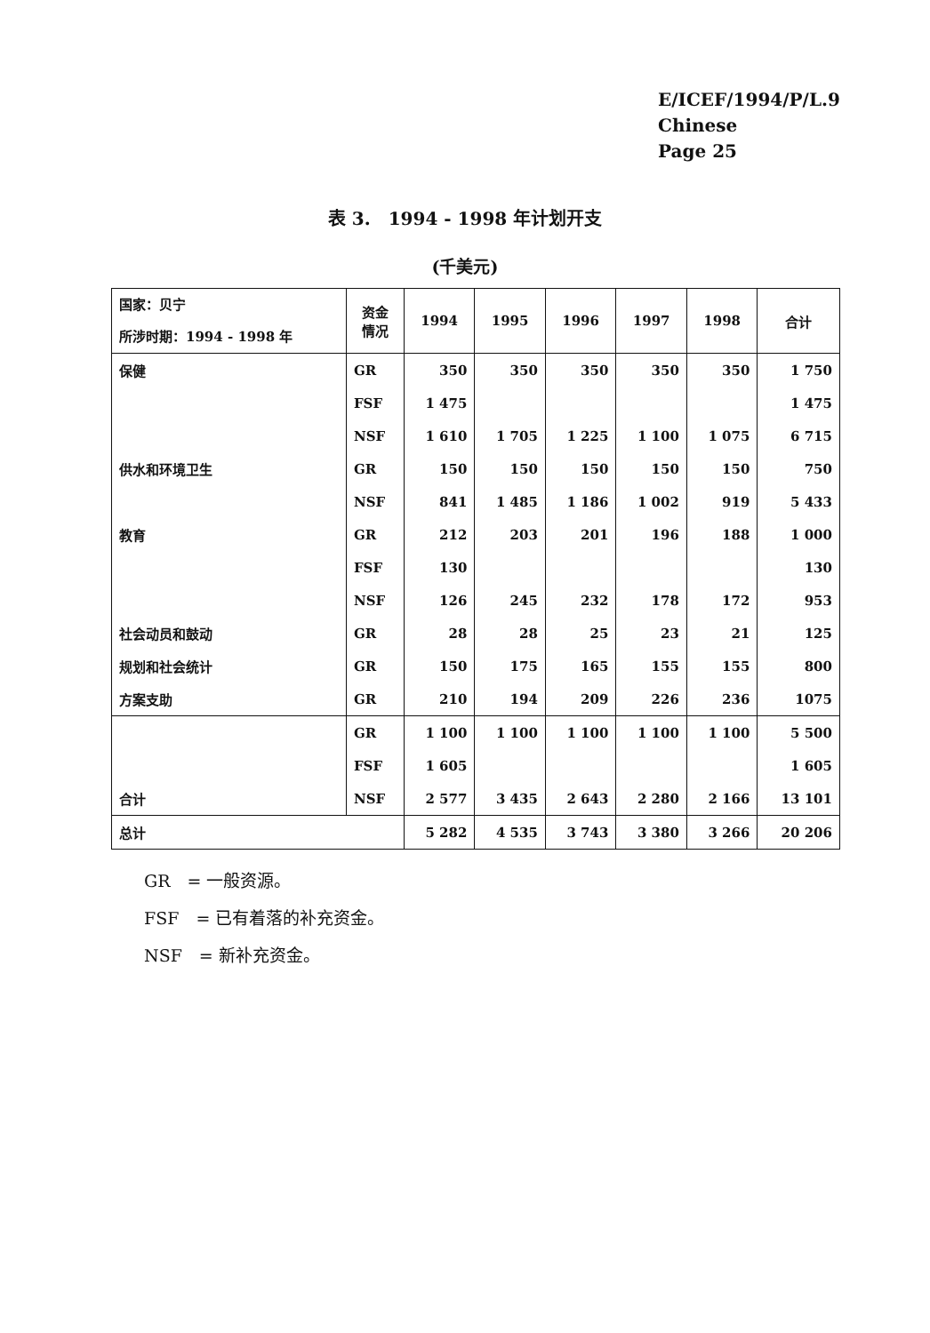E/ICEF/1994/P/L.9
Chinese
Page 25
表 3.　1994 - 1998 年计划开支
(千美元)
| 国家：贝宁 所涉时期：1994 - 1998 年 | 资金 情况 | 1994 | 1995 | 1996 | 1997 | 1998 | 合计 |
| --- | --- | --- | --- | --- | --- | --- | --- |
| 保健 | GR | 350 | 350 | 350 | 350 | 350 | 1 750 |
| | FSF | 1 475 | | | | | 1 475 |
| | NSF | 1 610 | 1 705 | 1 225 | 1 100 | 1 075 | 6 715 |
| 供水和环境卫生 | GR | 150 | 150 | 150 | 150 | 150 | 750 |
| | NSF | 841 | 1 485 | 1 186 | 1 002 | 919 | 5 433 |
| 教育 | GR | 212 | 203 | 201 | 196 | 188 | 1 000 |
| | FSF | 130 | | | | | 130 |
| | NSF | 126 | 245 | 232 | 178 | 172 | 953 |
| 社会动员和鼓动 | GR | 28 | 28 | 25 | 23 | 21 | 125 |
| 规划和社会统计 | GR | 150 | 175 | 165 | 155 | 155 | 800 |
| 方案支助 | GR | 210 | 194 | 209 | 226 | 236 | 1075 |
| | GR | 1 100 | 1 100 | 1 100 | 1 100 | 1 100 | 5 500 |
| | FSF | 1 605 | | | | | 1 605 |
| 合计 | NSF | 2 577 | 3 435 | 2 643 | 2 280 | 2 166 | 13 101 |
| 总计 | | 5 282 | 4 535 | 3 743 | 3 380 | 3 266 | 20 206 |
GR　= 一般资源。
FSF　= 已有着落的补充资金。
NSF　= 新补充资金。